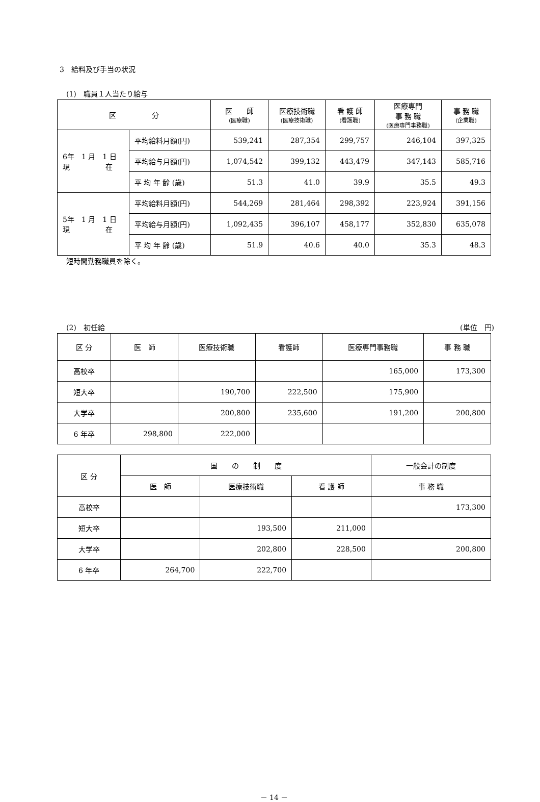3　給料及び手当の状況
(1)　職員１人当たり給与
| 区 分 | | 医 師 (医療職) | 医療技術職 (医療技術職) | 看 護 師 (看護職) | 医療専門 事 務 職 (医療専門事務職) | 事 務 職 (企業職) |
| --- | --- | --- | --- | --- | --- | --- |
| 6年 1 月 1 日 現 在 | 平均給料月額(円) | 539,241 | 287,354 | 299,757 | 246,104 | 397,325 |
| | 平均給与月額(円) | 1,074,542 | 399,132 | 443,479 | 347,143 | 585,716 |
| | 平 均 年 齢 (歳) | 51.3 | 41.0 | 39.9 | 35.5 | 49.3 |
| 5年 1 月 1 日 現 在 | 平均給料月額(円) | 544,269 | 281,464 | 298,392 | 223,924 | 391,156 |
| | 平均給与月額(円) | 1,092,435 | 396,107 | 458,177 | 352,830 | 635,078 |
| | 平 均 年 齢 (歳) | 51.9 | 40.6 | 40.0 | 35.3 | 48.3 |
短時間勤務職員を除く。
(2)　初任給 (単位　円)
| 区 分 | 医 師 | 医療技術職 | 看護師 | 医療専門事務職 | 事 務 職 |
| --- | --- | --- | --- | --- | --- |
| 高校卒 | | | | 165,000 | 173,300 |
| 短大卒 | | 190,700 | 222,500 | 175,900 | |
| 大学卒 | | 200,800 | 235,600 | 191,200 | 200,800 |
| 6 年卒 | 298,800 | 222,000 | | | |
| 区 分 | 国 の 制 度 | | | 一般会計の制度 |
| --- | --- | --- | --- | --- |
| | 医 師 | 医療技術職 | 看 護 師 | 事 務 職 |
| 高校卒 | | | | 173,300 |
| 短大卒 | | 193,500 | 211,000 | |
| 大学卒 | | 202,800 | 228,500 | 200,800 |
| 6 年卒 | 264,700 | 222,700 | | |
－ 14 －